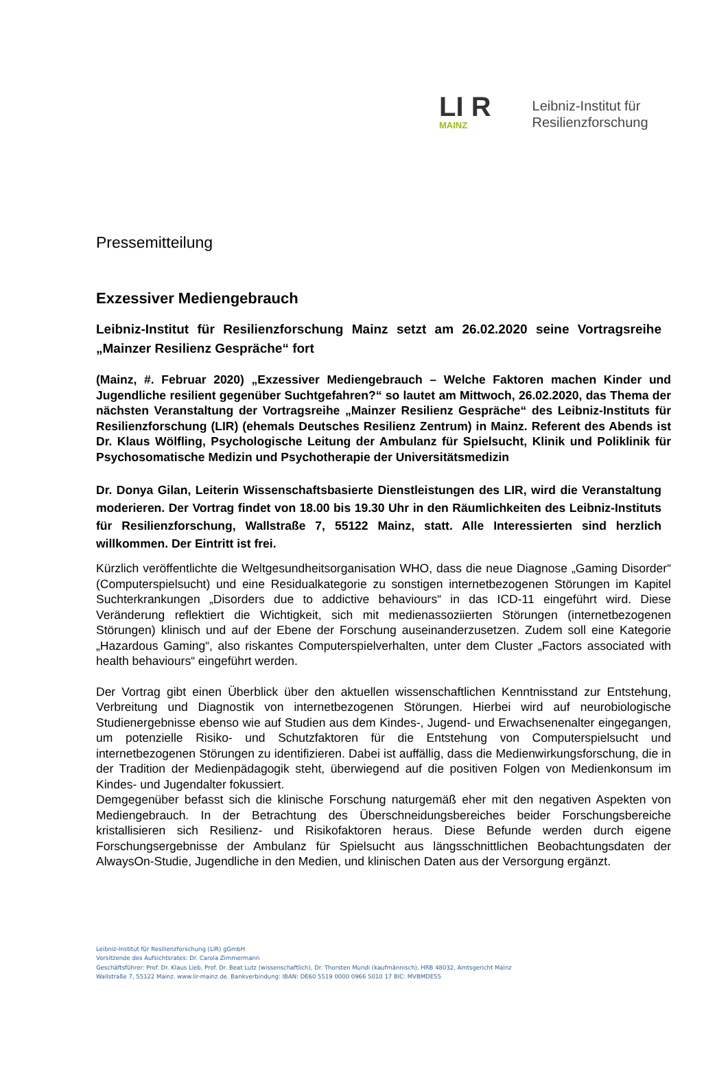LI R
MAINZ
Leibniz-Institut für
Resilienzforschung
Pressemitteilung
Exzessiver Mediengebrauch
Leibniz-Institut für Resilienzforschung Mainz setzt am 26.02.2020 seine Vortragsreihe „Mainzer Resilienz Gespräche“ fort
(Mainz, #. Februar 2020) „Exzessiver Mediengebrauch – Welche Faktoren machen Kinder und Jugendliche resilient gegenüber Suchtgefahren?“ so lautet am Mittwoch, 26.02.2020, das Thema der nächsten Veranstaltung der Vortragsreihe „Mainzer Resilienz Gespräche“ des Leibniz-Instituts für Resilienzforschung (LIR) (ehemals Deutsches Resilienz Zentrum) in Mainz. Referent des Abends ist Dr. Klaus Wölfling, Psychologische Leitung der Ambulanz für Spielsucht, Klinik und Poliklinik für Psychosomatische Medizin und Psychotherapie der Universitätsmedizin
Dr. Donya Gilan, Leiterin Wissenschaftsbasierte Dienstleistungen des LIR, wird die Veranstaltung moderieren. Der Vortrag findet von 18.00 bis 19.30 Uhr in den Räumlichkeiten des Leibniz-Instituts für Resilienzforschung, Wallstraße 7, 55122 Mainz, statt. Alle Interessierten sind herzlich willkommen. Der Eintritt ist frei.
Kürzlich veröffentlichte die Weltgesundheitsorganisation WHO, dass die neue Diagnose „Gaming Disorder“ (Computerspielsucht) und eine Residualkategorie zu sonstigen internetbezogenen Störungen im Kapitel Suchterkrankungen „Disorders due to addictive behaviours“ in das ICD-11 eingeführt wird. Diese Veränderung reflektiert die Wichtigkeit, sich mit medienassoziierten Störungen (internetbezogenen Störungen) klinisch und auf der Ebene der Forschung auseinanderzusetzen. Zudem soll eine Kategorie „Hazardous Gaming“, also riskantes Computerspielverhalten, unter dem Cluster „Factors associated with health behaviours“ eingeführt werden.
Der Vortrag gibt einen Überblick über den aktuellen wissenschaftlichen Kenntnisstand zur Entstehung, Verbreitung und Diagnostik von internetbezogenen Störungen. Hierbei wird auf neurobiologische Studienergebnisse ebenso wie auf Studien aus dem Kindes-, Jugend- und Erwachsenenalter eingegangen, um potenzielle Risiko- und Schutzfaktoren für die Entstehung von Computerspielsucht und internetbezogenen Störungen zu identifizieren. Dabei ist auffällig, dass die Medienwirkungsforschung, die in der Tradition der Medienpädagogik steht, überwiegend auf die positiven Folgen von Medienkonsum im Kindes- und Jugendalter fokussiert.
Demgegenüber befasst sich die klinische Forschung naturgemäß eher mit den negativen Aspekten von Mediengebrauch. In der Betrachtung des Überschneidungsbereiches beider Forschungsbereiche kristallisieren sich Resilienz- und Risikofaktoren heraus. Diese Befunde werden durch eigene Forschungsergebnisse der Ambulanz für Spielsucht aus längsschnittlichen Beobachtungsdaten der AlwaysOn-Studie, Jugendliche in den Medien, und klinischen Daten aus der Versorgung ergänzt.
Leibniz-Institut für Resilienzforschung (LIR) gGmbH
Vorsitzende des Aufsichtsrates: Dr. Carola Zimmermann
Geschäftsführer: Prof. Dr. Klaus Lieb, Prof. Dr. Beat Lutz (wissenschaftlich), Dr. Thorsten Mundi (kaufmännisch), HRB 48032, Amtsgericht Mainz
Wallstraße 7, 55122 Mainz. www.lir-mainz.de. Bankverbindung: IBAN: DE60 5519 0000 0966 5010 17 BIC: MVBMDE55